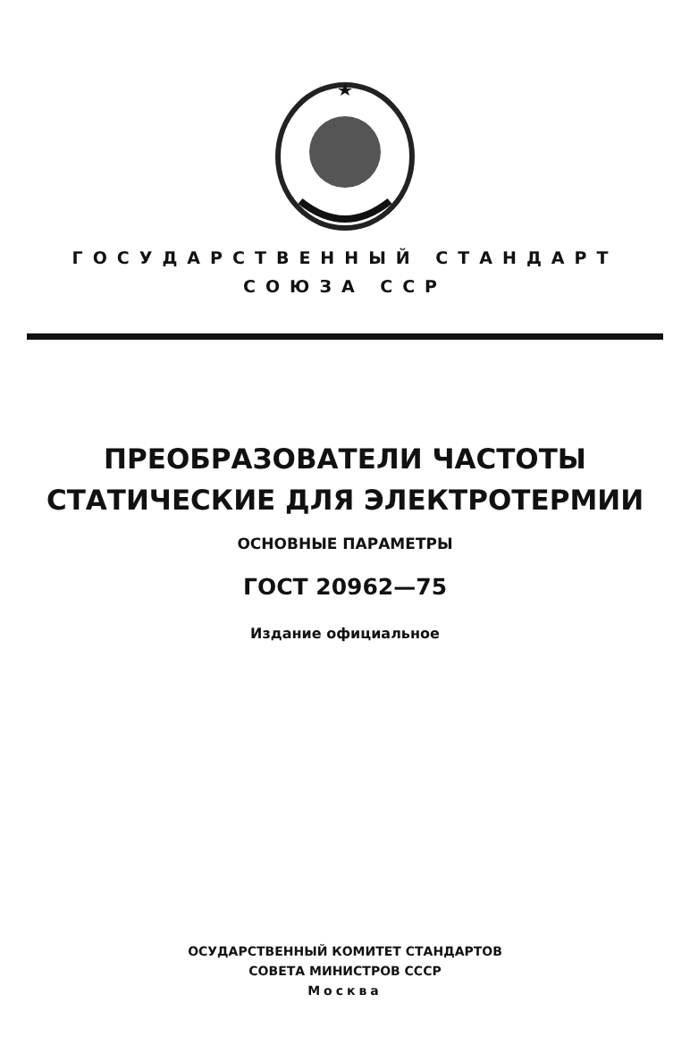ГОСУДАРСТВЕННЫЙ СТАНДАРТ
СОЮЗА ССР
ПРЕОБРАЗОВАТЕЛИ ЧАСТОТЫ
СТАТИЧЕСКИЕ ДЛЯ ЭЛЕКТРОТЕРМИИ
ОСНОВНЫЕ ПАРАМЕТРЫ
ГОСТ 20962—75
Издание официальное
ОСУДАРСТВЕННЫЙ КОМИТЕТ СТАНДАРТОВ
СОВЕТА МИНИСТРОВ СССР
Москва